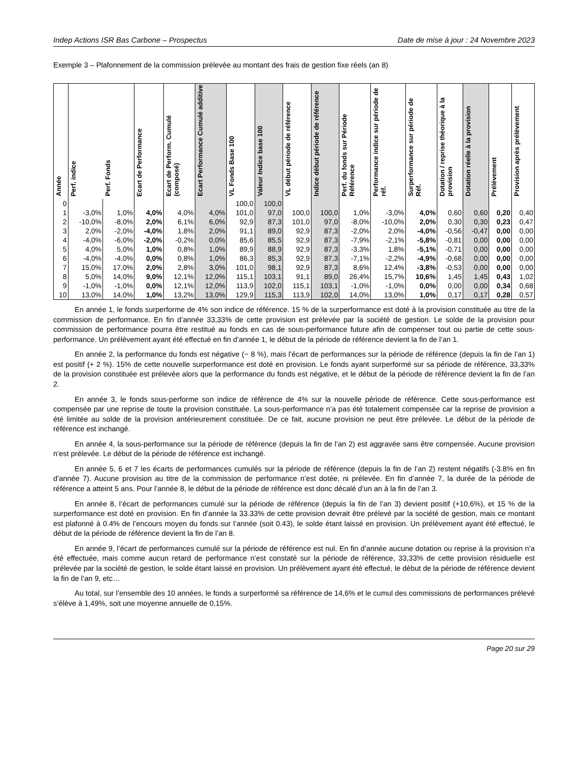Indep Actions ISR Bas Carbone – Prospectus Date de mise à jour : 24 Novembre 2023
Exemple 3 – Plafonnement de la commission prélevée au montant des frais de gestion fixe réels (an 8)
| Année | Perf. indice | Perf. Fonds | Ecart de Performance | Ecart de Perform. Cumulé (composé) | Ecart Performance Cumulé additive | VL Fonds Base 100 | Valeur Indice base 100 | VL début période de référence | Indice début période de référence | Perf. du fonds sur Période Référence | Performance indice sur période de réf. | Surperformance sur période de Réf. | Dotation / reprise théorique à la provision | Dotation réelle à la provision | Prélèvement | Provision après prélèvement |
| --- | --- | --- | --- | --- | --- | --- | --- | --- | --- | --- | --- | --- | --- | --- | --- | --- |
| 0 | | | | | | 100,0 | 100,0 | | | | | | | | | |
| 1 | -3,0% | 1,0% | 4,0% | 4,0% | 4,0% | 101,0 | 97,0 | 100,0 | 100,0 | 1,0% | -3,0% | 4,0% | 0,60 | 0,60 | 0,20 | 0,40 |
| 2 | -10,0% | -8,0% | 2,0% | 6,1% | 6,0% | 92,9 | 87,3 | 101,0 | 97,0 | -8,0% | -10,0% | 2,0% | 0,30 | 0,30 | 0,23 | 0,47 |
| 3 | 2,0% | -2,0% | -4,0% | 1,8% | 2,0% | 91,1 | 89,0 | 92,9 | 87,3 | -2,0% | 2,0% | -4,0% | -0,56 | -0,47 | 0,00 | 0,00 |
| 4 | -4,0% | -6,0% | -2,0% | -0,2% | 0,0% | 85,6 | 85,5 | 92,9 | 87,3 | -7,9% | -2,1% | -5,8% | -0,81 | 0,00 | 0,00 | 0,00 |
| 5 | 4,0% | 5,0% | 1,0% | 0,8% | 1,0% | 89,9 | 88,9 | 92,9 | 87,3 | -3,3% | 1,8% | -5,1% | -0,71 | 0,00 | 0,00 | 0,00 |
| 6 | -4,0% | -4,0% | 0,0% | 0,8% | 1,0% | 86,3 | 85,3 | 92,9 | 87,3 | -7,1% | -2,2% | -4,9% | -0,68 | 0,00 | 0,00 | 0,00 |
| 7 | 15,0% | 17,0% | 2,0% | 2,8% | 3,0% | 101,0 | 98,1 | 92,9 | 87,3 | 8,6% | 12,4% | -3,8% | -0,53 | 0,00 | 0,00 | 0,00 |
| 8 | 5,0% | 14,0% | 9,0% | 12,1% | 12,0% | 115,1 | 103,1 | 91,1 | 89,0 | 26,4% | 15,7% | 10,6% | 1,45 | 1,45 | 0,43 | 1,02 |
| 9 | -1,0% | -1,0% | 0,0% | 12,1% | 12,0% | 113,9 | 102,0 | 115,1 | 103,1 | -1,0% | -1,0% | 0,0% | 0,00 | 0,00 | 0,34 | 0,68 |
| 10 | 13,0% | 14,0% | 1,0% | 13,2% | 13,0% | 129,9 | 115,3 | 113,9 | 102,0 | 14,0% | 13,0% | 1,0% | 0,17 | 0,17 | 0,28 | 0,57 |
En année 1, le fonds surperforme de 4% son indice de référence. 15 % de la surperformance est doté à la provision constituée au titre de la commission de performance. En fin d’année 33,33% de cette provision est prélevée par la société de gestion. Le solde de la provision pour commission de performance pourra être restitué au fonds en cas de sous-performance future afin de compenser tout ou partie de cette sous-performance. Un prélèvement ayant été effectué en fin d’année 1, le début de la période de référence devient la fin de l’an 1.
En année 2, la performance du fonds est négative (− 8 %), mais l’écart de performances sur la période de référence (depuis la fin de l’an 1) est positif (+ 2 %). 15% de cette nouvelle surperformance est doté en provision. Le fonds ayant surperformé sur sa période de référence, 33,33% de la provision constituée est prélevée alors que la performance du fonds est négative, et le début de la période de référence devient la fin de l’an 2.
En année 3, le fonds sous-performe son indice de référence de 4% sur la nouvelle période de référence. Cette sous-performance est compensée par une reprise de toute la provision constituée. La sous-performance n’a pas été totalement compensée car la reprise de provision a été limitée au solde de la provision antérieurement constituée. De ce fait, aucune provision ne peut être prélevée. Le début de la période de référence est inchangé.
En année 4, la sous-performance sur la période de référence (depuis la fin de l’an 2) est aggravée sans être compensée. Aucune provision n’est prélevée. Le début de la période de référence est inchangé.
En année 5, 6 et 7 les écarts de performances cumulés sur la période de référence (depuis la fin de l’an 2) restent négatifs (-3.8% en fin d’année 7). Aucune provision au titre de la commission de performance n’est dotée, ni prélevée. En fin d’année 7, la durée de la période de référence a atteint 5 ans. Pour l’année 8, le début de la période de référence est donc décalé d’un an à la fin de l’an 3.
En année 8, l’écart de performances cumulé sur la période de référence (depuis la fin de l’an 3) devient positif (+10,6%), et 15 % de la surperformance est doté en provision. En fin d’année la 33.33% de cette provision devrait être prélevé par la société de gestion, mais ce montant est plafonné à 0.4% de l’encours moyen du fonds sur l’année (soit 0.43), le solde étant laissé en provision. Un prélèvement ayant été effectué, le début de la période de référence devient la fin de l’an 8.
En année 9, l’écart de performances cumulé sur la période de référence est nul. En fin d’année aucune dotation ou reprise à la provision n’a été effectuée, mais comme aucun retard de performance n’est constaté sur la période de référence, 33,33% de cette provision résiduelle est prélevée par la société de gestion, le solde étant laissé en provision. Un prélèvement ayant été effectué, le début de la période de référence devient la fin de l’an 9, etc…
Au total, sur l’ensemble des 10 années, le fonds a surperformé sa référence de 14,6% et le cumul des commissions de performances prélevé s’élève à 1,49%, soit une moyenne annuelle de 0,15%.
Page 20 sur 29